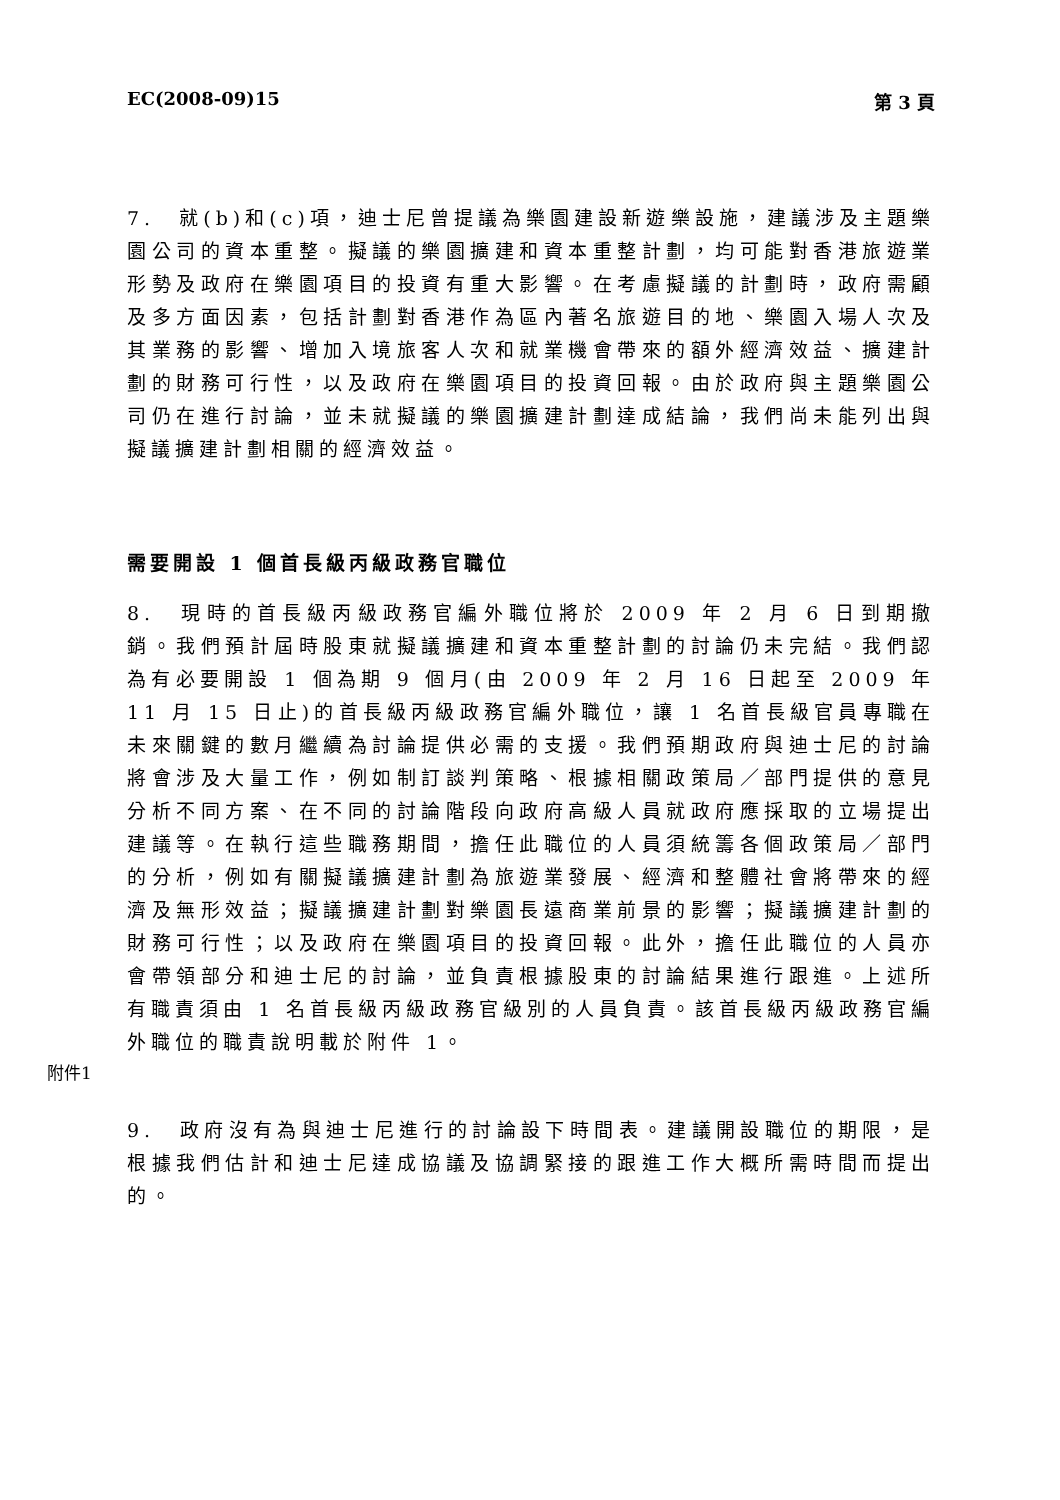EC(2008-09)15 第 3 頁
7.　就(b)和(c)項，迪士尼曾提議為樂園建設新遊樂設施，建議涉及主題樂園公司的資本重整。擬議的樂園擴建和資本重整計劃，均可能對香港旅遊業形勢及政府在樂園項目的投資有重大影響。在考慮擬議的計劃時，政府需顧及多方面因素，包括計劃對香港作為區內著名旅遊目的地、樂園入場人次及其業務的影響、增加入境旅客人次和就業機會帶來的額外經濟效益、擴建計劃的財務可行性，以及政府在樂園項目的投資回報。由於政府與主題樂園公司仍在進行討論，並未就擬議的樂園擴建計劃達成結論，我們尚未能列出與擬議擴建計劃相關的經濟效益。
需要開設 1 個首長級丙級政務官職位
8.　現時的首長級丙級政務官編外職位將於 2009 年 2 月 6 日到期撤銷。我們預計屆時股東就擬議擴建和資本重整計劃的討論仍未完結。我們認為有必要開設 1 個為期 9 個月(由 2009 年 2 月 16 日起至 2009 年 11 月 15 日止)的首長級丙級政務官編外職位，讓 1 名首長級官員專職在未來關鍵的數月繼續為討論提供必需的支援。我們預期政府與迪士尼的討論將會涉及大量工作，例如制訂談判策略、根據相關政策局／部門提供的意見分析不同方案、在不同的討論階段向政府高級人員就政府應採取的立場提出建議等。在執行這些職務期間，擔任此職位的人員須統籌各個政策局／部門的分析，例如有關擬議擴建計劃為旅遊業發展、經濟和整體社會將帶來的經濟及無形效益；擬議擴建計劃對樂園長遠商業前景的影響；擬議擴建計劃的財務可行性；以及政府在樂園項目的投資回報。此外，擔任此職位的人員亦會帶領部分和迪士尼的討論，並負責根據股東的討論結果進行跟進。上述所有職責須由 1 名首長級丙級政務官級別的人員負責。該首長級丙級政務官編外職位的職責說明載於附件 1。
附件1
9.　政府沒有為與迪士尼進行的討論設下時間表。建議開設職位的期限，是根據我們估計和迪士尼達成協議及協調緊接的跟進工作大概所需時間而提出的。